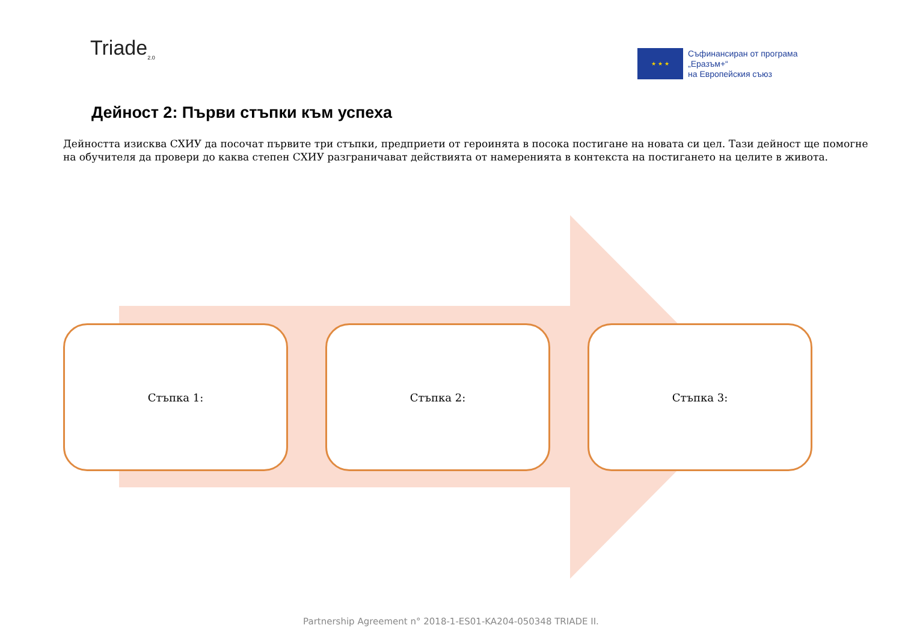Triade<sub>2.0</sub>
★ ★ ★
Съфинансиран от програма
„Еразъм+“
на Европейския съюз
Дейност 2: Първи стъпки към успеха
Дейността изисква СХИУ да посочат първите три стъпки, предприети от героинята в посока постигане на новата си цел. Тази дейност ще помогне на обучителя да провери до каква степен СХИУ разграничават действията от намеренията в контекста на постигането на целите в живота.
Стъпка 1: Стъпка 2: Стъпка 3:
Partnership Agreement n° 2018-1-ES01-KA204-050348 TRIADE II.